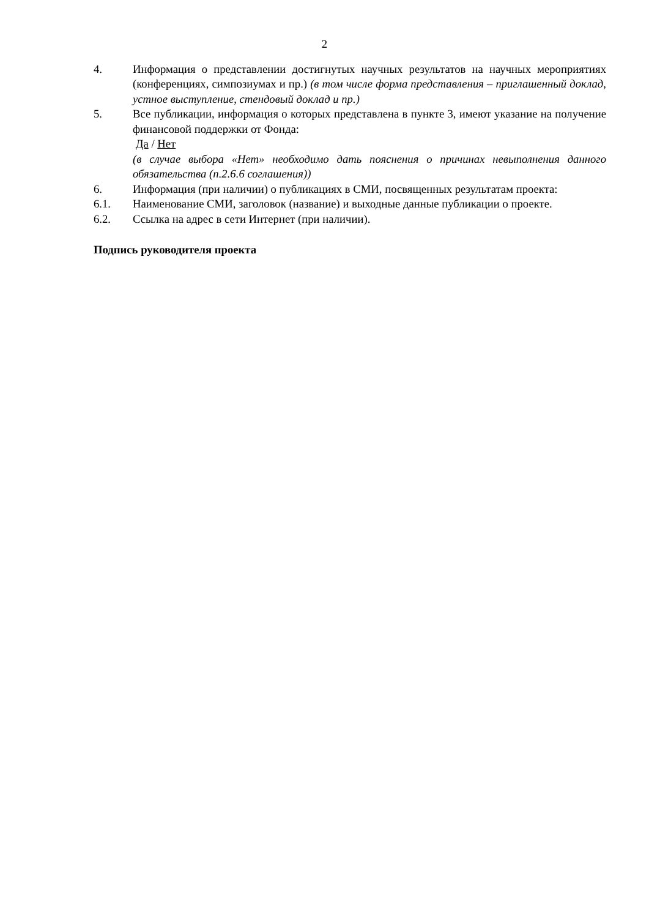2
4. Информация о представлении достигнутых научных результатов на научных мероприятиях (конференциях, симпозиумах и пр.) (в том числе форма представления – приглашенный доклад, устное выступление, стендовый доклад и пр.)
5. Все публикации, информация о которых представлена в пункте 3, имеют указание на получение финансовой поддержки от Фонда:
Да / Нет
(в случае выбора «Нет» необходимо дать пояснения о причинах невыполнения данного обязательства (п.2.6.6 соглашения))
6. Информация (при наличии) о публикациях в СМИ, посвященных результатам проекта:
6.1. Наименование СМИ, заголовок (название) и выходные данные публикации о проекте.
6.2. Ссылка на адрес в сети Интернет (при наличии).
Подпись руководителя проекта